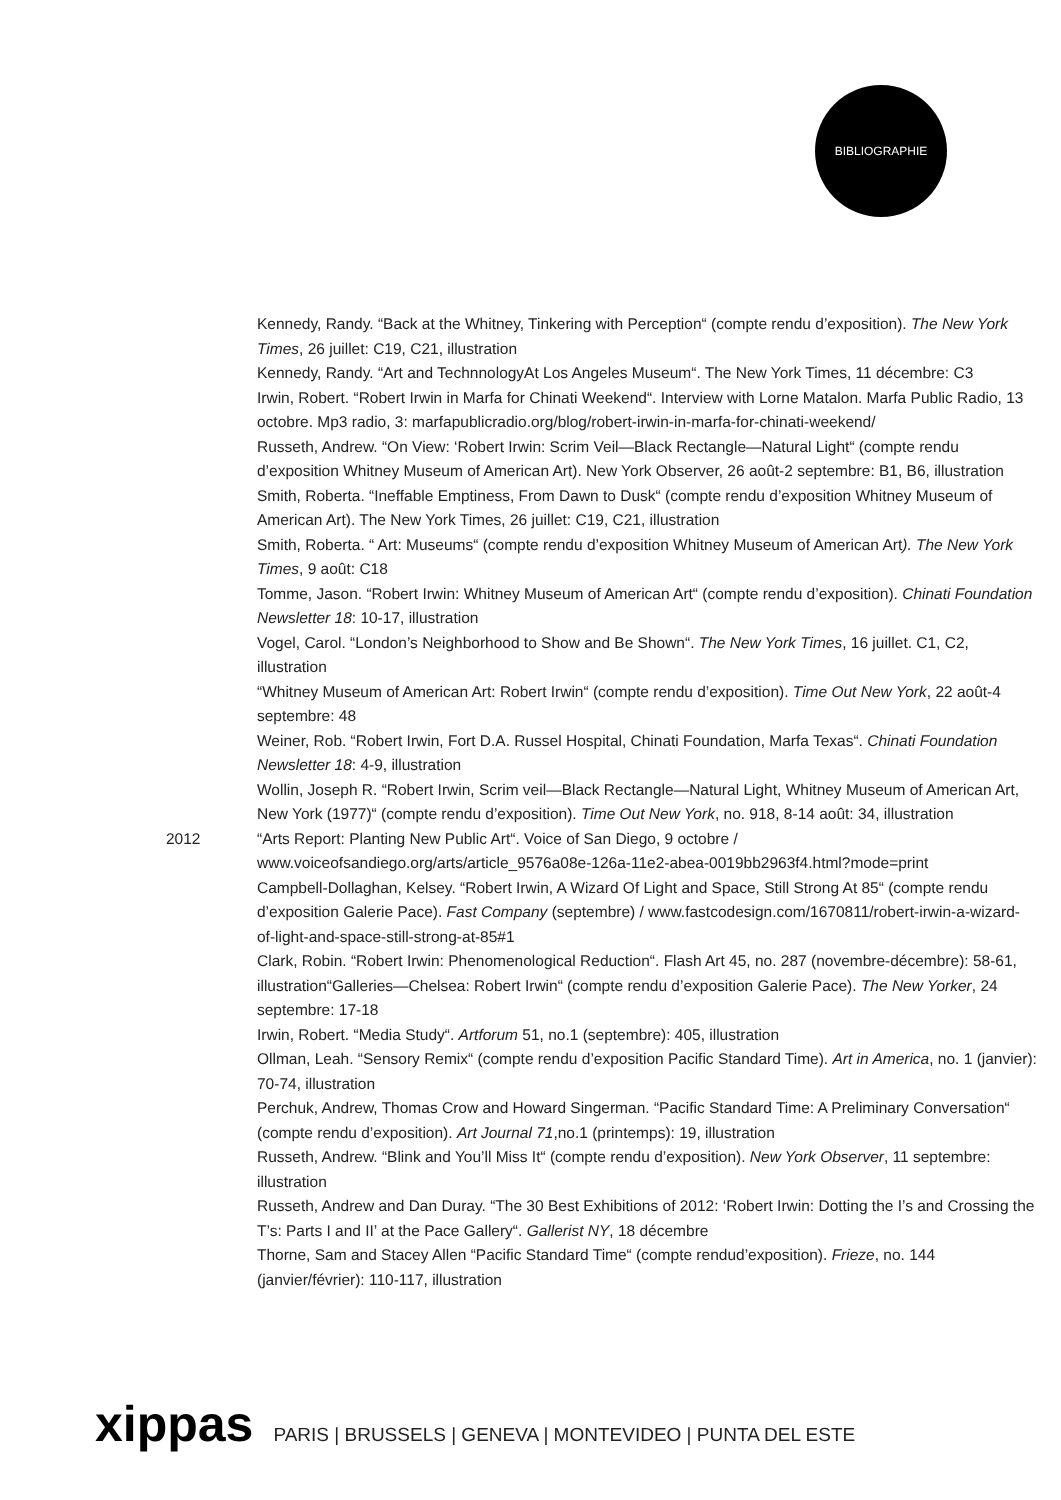BIBLIOGRAPHIE
Kennedy, Randy. “Back at the Whitney, Tinkering with Perception“ (compte rendu d’exposition). The New York Times, 26 juillet: C19, C21, illustration
Kennedy, Randy. “Art and TechnnologyAt Los Angeles Museum“. The New York Times, 11 décembre: C3
Irwin, Robert. “Robert Irwin in Marfa for Chinati Weekend“. Interview with Lorne Matalon. Marfa Public Radio, 13 octobre. Mp3 radio, 3: marfapublicradio.org/blog/robert-irwin-in-marfa-for-chinati-weekend/
Russeth, Andrew. “On View: ‘Robert Irwin: Scrim Veil—Black Rectangle—Natural Light“ (compte rendu d’exposition Whitney Museum of American Art). New York Observer, 26 août-2 septembre: B1, B6, illustration
Smith, Roberta. “Ineffable Emptiness, From Dawn to Dusk“ (compte rendu d’exposition Whitney Museum of American Art). The New York Times, 26 juillet: C19, C21, illustration
Smith, Roberta. “ Art: Museums“ (compte rendu d’exposition Whitney Museum of American Art). The New York Times, 9 août: C18
Tomme, Jason. “Robert Irwin: Whitney Museum of American Art“ (compte rendu d’exposition). Chinati Foundation Newsletter 18: 10-17, illustration
Vogel, Carol. “London’s Neighborhood to Show and Be Shown“. The New York Times, 16 juillet. C1, C2, illustration
“Whitney Museum of American Art: Robert Irwin“ (compte rendu d’exposition). Time Out New York, 22 août-4 septembre: 48
Weiner, Rob. “Robert Irwin, Fort D.A. Russel Hospital, Chinati Foundation, Marfa Texas“. Chinati Foundation Newsletter 18: 4-9, illustration
Wollin, Joseph R. “Robert Irwin, Scrim veil—Black Rectangle—Natural Light, Whitney Museum of American Art, New York (1977)“ (compte rendu d’exposition). Time Out New York, no. 918, 8-14 août: 34, illustration
2012 “Arts Report: Planting New Public Art“. Voice of San Diego, 9 octobre / www.voiceofsandiego.org/arts/article_9576a08e-126a-11e2-abea-0019bb2963f4.html?mode=print
Campbell-Dollaghan, Kelsey. “Robert Irwin, A Wizard Of Light and Space, Still Strong At 85“ (compte rendu d’exposition Galerie Pace). Fast Company (septembre) / www.fastcodesign.com/1670811/robert-irwin-a-wizard-of-light-and-space-still-strong-at-85#1
Clark, Robin. “Robert Irwin: Phenomenological Reduction“. Flash Art 45, no. 287 (novembre-décembre): 58-61, illustration“Galleries—Chelsea: Robert Irwin“ (compte rendu d’exposition Galerie Pace). The New Yorker, 24 septembre: 17-18
Irwin, Robert. “Media Study“. Artforum 51, no.1 (septembre): 405, illustration
Ollman, Leah. “Sensory Remix“ (compte rendu d’exposition Pacific Standard Time). Art in America, no. 1 (janvier): 70-74, illustration
Perchuk, Andrew, Thomas Crow and Howard Singerman. “Pacific Standard Time: A Preliminary Conversation“ (compte rendu d’exposition). Art Journal 71,no.1 (printemps): 19, illustration
Russeth, Andrew. “Blink and You’ll Miss It“ (compte rendu d’exposition). New York Observer, 11 septembre: illustration
Russeth, Andrew and Dan Duray. “The 30 Best Exhibitions of 2012: ‘Robert Irwin: Dotting the I’s and Crossing the T’s: Parts I and II’ at the Pace Gallery“. Gallerist NY, 18 décembre
Thorne, Sam and Stacey Allen “Pacific Standard Time“ (compte rendud’exposition). Frieze, no. 144 (janvier/février): 110-117, illustration
xippas PARIS | BRUSSELS | GENEVA | MONTEVIDEO | PUNTA DEL ESTE